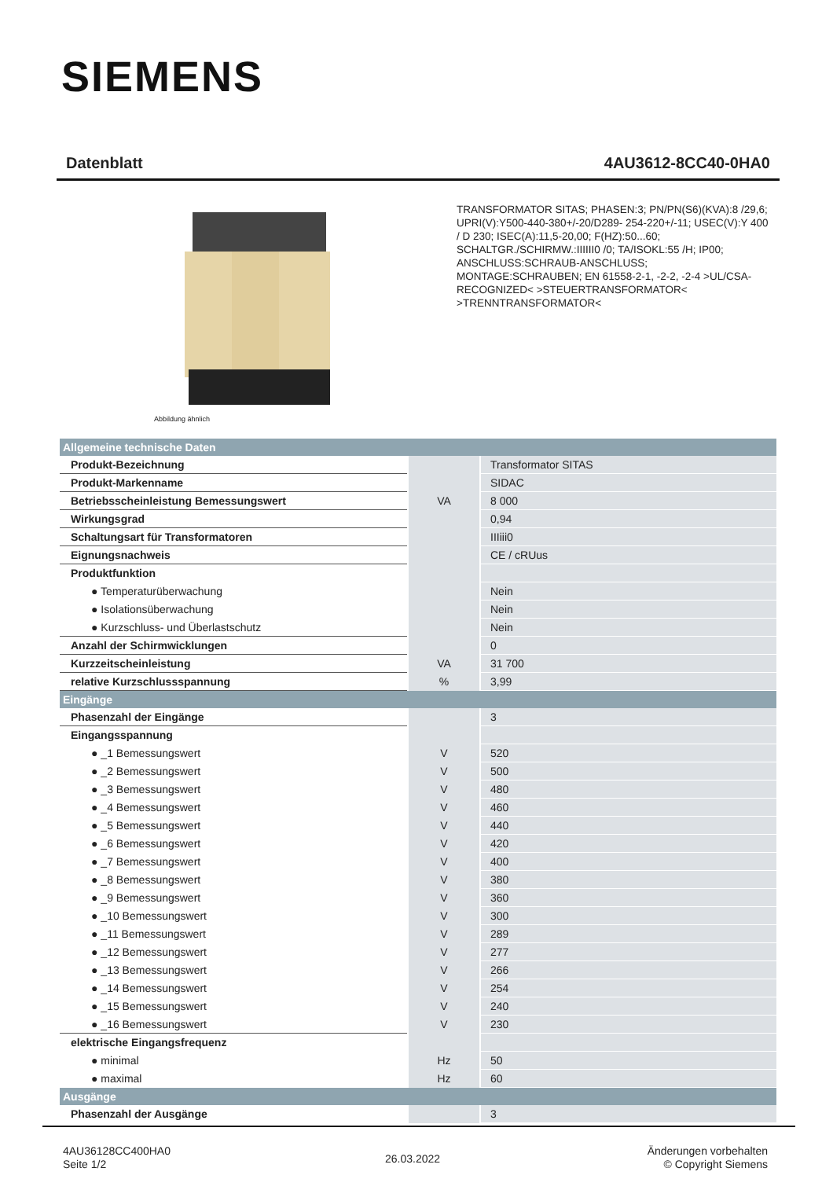SIEMENS
Datenblatt 4AU3612-8CC40-0HA0
Abbildung ähnlich
TRANSFORMATOR SITAS; PHASEN:3; PN/PN(S6)(KVA):8 /29,6; UPRI(V):Y500-440-380+/-20/D289- 254-220+/-11; USEC(V):Y 400 / D 230; ISEC(A):11,5-20,00; F(HZ):50...60; SCHALTGR./SCHIRMW.:IIIIII0 /0; TA/ISOKL:55 /H; IP00; ANSCHLUSS:SCHRAUB-ANSCHLUSS; MONTAGE:SCHRAUBEN; EN 61558-2-1, -2-2, -2-4 >UL/CSA-RECOGNIZED< >STEUERTRANSFORMATOR< >TRENNTRANSFORMATOR<
| Allgemeine technische Daten | | |
| Produkt-Bezeichnung | | Transformator SITAS |
| Produkt-Markenname | | SIDAC |
| Betriebsscheinleistung Bemessungswert | VA | 8 000 |
| Wirkungsgrad | | 0,94 |
| Schaltungsart für Transformatoren | | IIIiii0 |
| Eignungsnachweis | | CE / cRUus |
| Produktfunktion | | |
| ● Temperaturüberwachung | | Nein |
| ● Isolationsüberwachung | | Nein |
| ● Kurzschluss- und Überlastschutz | | Nein |
| Anzahl der Schirmwicklungen | | 0 |
| Kurzzeitscheinleistung | VA | 31 700 |
| relative Kurzschlussspannung | % | 3,99 |
| Eingänge | | |
| Phasenzahl der Eingänge | | 3 |
| Eingangsspannung | | |
| ● _1 Bemessungswert | V | 520 |
| ● _2 Bemessungswert | V | 500 |
| ● _3 Bemessungswert | V | 480 |
| ● _4 Bemessungswert | V | 460 |
| ● _5 Bemessungswert | V | 440 |
| ● _6 Bemessungswert | V | 420 |
| ● _7 Bemessungswert | V | 400 |
| ● _8 Bemessungswert | V | 380 |
| ● _9 Bemessungswert | V | 360 |
| ● _10 Bemessungswert | V | 300 |
| ● _11 Bemessungswert | V | 289 |
| ● _12 Bemessungswert | V | 277 |
| ● _13 Bemessungswert | V | 266 |
| ● _14 Bemessungswert | V | 254 |
| ● _15 Bemessungswert | V | 240 |
| ● _16 Bemessungswert | V | 230 |
| elektrische Eingangsfrequenz | | |
| ● minimal | Hz | 50 |
| ● maximal | Hz | 60 |
| Ausgänge | | |
| Phasenzahl der Ausgänge | | 3 |
4AU36128CC400HA0
Seite 1/2
26.03.2022
Änderungen vorbehalten
© Copyright Siemens